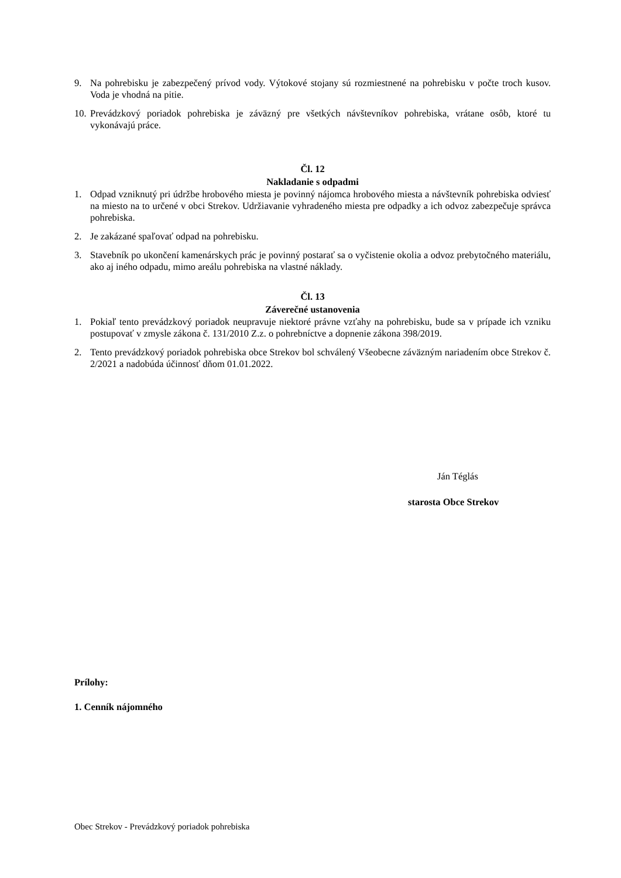9. Na pohrebisku je zabezpečený prívod vody. Výtokové stojany sú rozmiestnené na pohrebisku v počte troch kusov. Voda je vhodná na pitie.
10. Prevádzkový poriadok pohrebiska je záväzný pre všetkých návštevníkov pohrebiska, vrátane osôb, ktoré tu vykonávajú práce.
Čl. 12
Nakladanie s odpadmi
1. Odpad vzniknutý pri údržbe hrobového miesta je povinný nájomca hrobového miesta a návštevník pohrebiska odviesť na miesto na to určené v obci Strekov. Udržiavanie vyhradeného miesta pre odpadky a ich odvoz zabezpečuje správca pohrebiska.
2. Je zakázané spaľovať odpad na pohrebisku.
3. Stavebník po ukončení kamenárskych prác je povinný postarať sa o vyčistenie okolia a odvoz prebytočného materiálu, ako aj iného odpadu, mimo areálu pohrebiska na vlastné náklady.
Čl. 13
Záverečné ustanovenia
1. Pokiaľ tento prevádzkový poriadok neupravuje niektoré právne vzťahy na pohrebisku, bude sa v prípade ich vzniku postupovať v zmysle zákona č. 131/2010 Z.z. o pohrebníctve a dopnenie zákona 398/2019.
2. Tento prevádzkový poriadok pohrebiska obce Strekov bol schválený Všeobecne záväzným nariadením obce Strekov č. 2/2021 a nadobúda účinnosť dňom 01.01.2022.
Ján Téglás
starosta Obce Strekov
Prílohy:
1. Cenník nájomného
Obec Strekov - Prevádzkový poriadok pohrebiska